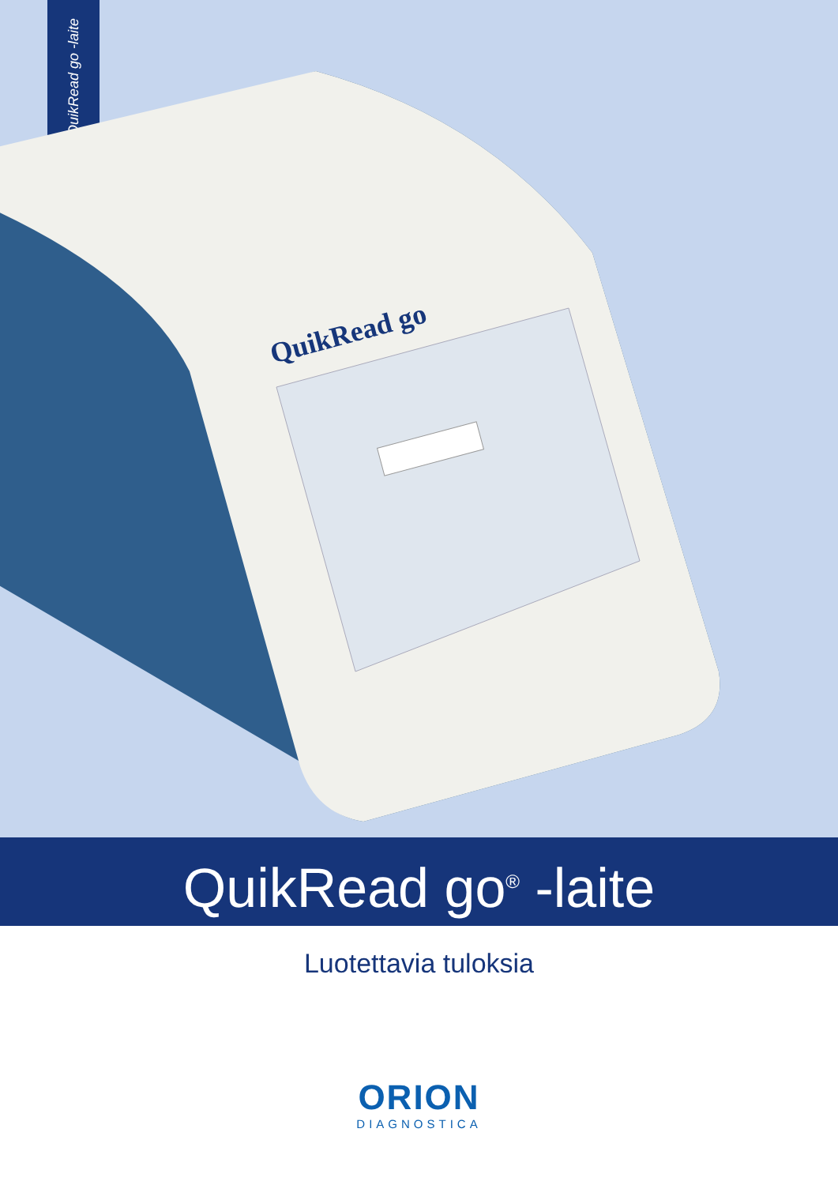QuikRead go -laite
QuikRead go
QuikRead go<sup>®</sup> -laite
Luotettavia tuloksia
ORION
DIAGNOSTICA